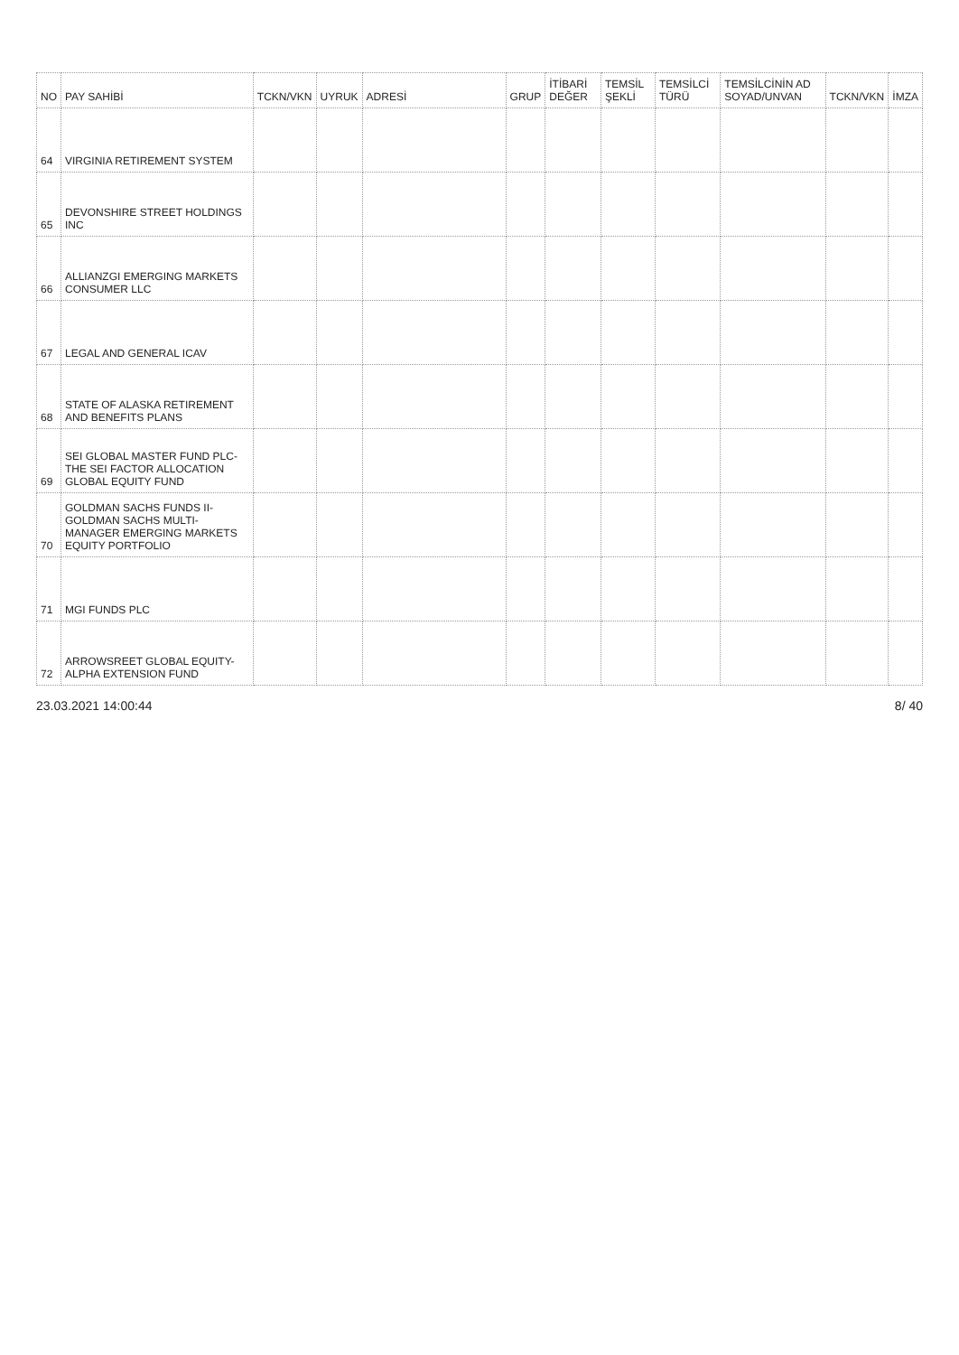| NO | PAY SAHİBİ | TCKN/VKN | UYRUK | ADRESİ | GRUP | İTİBARİ DEĞER | TEMSİL ŞEKLİ | TEMSİLCİ TÜRÜ | TEMSİLCİNİN AD SOYAD/UNVAN | TCKN/VKN | İMZA |
| --- | --- | --- | --- | --- | --- | --- | --- | --- | --- | --- | --- |
| 64 | VIRGINIA RETIREMENT SYSTEM | | | | | | | | | | |
| 65 | DEVONSHIRE STREET HOLDINGS INC | | | | | | | | | | |
| 66 | ALLIANZGI EMERGING MARKETS CONSUMER LLC | | | | | | | | | | |
| 67 | LEGAL AND GENERAL ICAV | | | | | | | | | | |
| 68 | STATE OF ALASKA RETIREMENT AND BENEFITS PLANS | | | | | | | | | | |
| 69 | SEI GLOBAL MASTER FUND PLC-THE SEI FACTOR ALLOCATION GLOBAL EQUITY FUND | | | | | | | | | | |
| 70 | GOLDMAN SACHS FUNDS II-GOLDMAN SACHS MULTI-MANAGER EMERGING MARKETS EQUITY PORTFOLIO | | | | | | | | | | |
| 71 | MGI FUNDS PLC | | | | | | | | | | |
| 72 | ARROWSREET GLOBAL EQUITY-ALPHA EXTENSION FUND | | | | | | | | | | |
23.03.2021 14:00:44 8/ 40